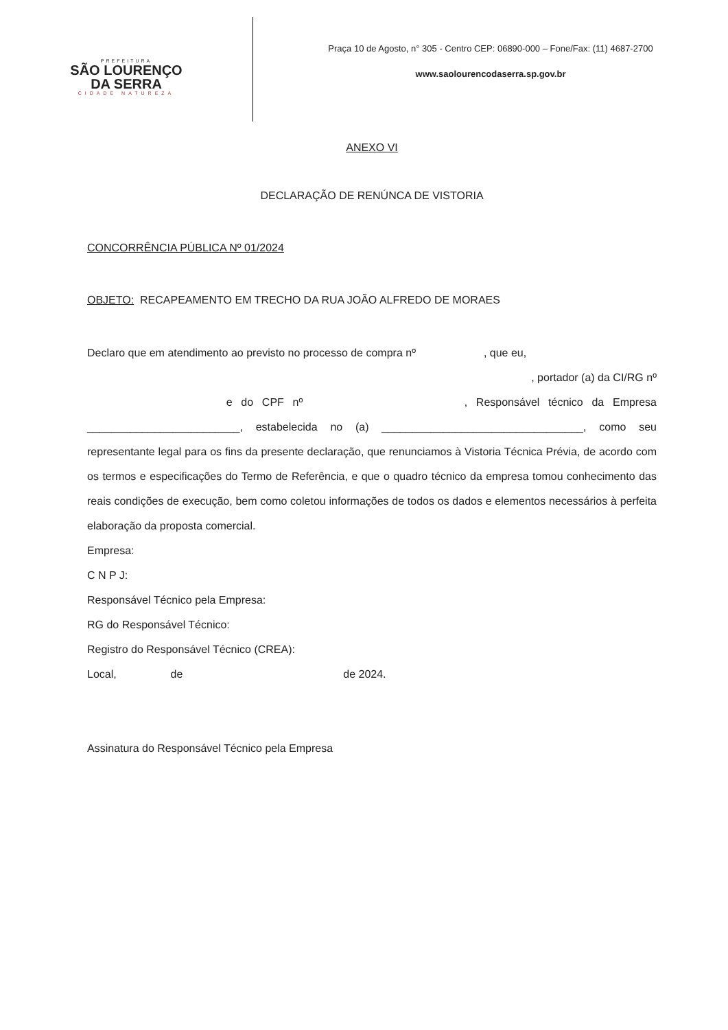PREFEITURA
SÃO LOURENÇO
DA SERRA
CIDADE NATUREZA
Praça 10 de Agosto, n° 305 - Centro CEP: 06890-000 – Fone/Fax: (11) 4687-2700
www.saolourencodaserra.sp.gov.br
ANEXO VI
DECLARAÇÃO DE RENÚNCA DE VISTORIA
CONCORRÊNCIA PÚBLICA Nº 01/2024
OBJETO: RECAPEAMENTO EM TRECHO DA RUA JOÃO ALFREDO DE MORAES
Declaro que em atendimento ao previsto no processo de compra nº , que eu,
, portador (a) da CI/RG nº
e do CPF nº , Responsável técnico da Empresa _________________________, estabelecida no (a) _________________________________, como seu representante legal para os fins da presente declaração, que renunciamos à Vistoria Técnica Prévia, de acordo com os termos e especificações do Termo de Referência, e que o quadro técnico da empresa tomou conhecimento das reais condições de execução, bem como coletou informações de todos os dados e elementos necessários à perfeita elaboração da proposta comercial.
Empresa:
C N P J:
Responsável Técnico pela Empresa:
RG do Responsável Técnico:
Registro do Responsável Técnico (CREA):
Local, de de 2024.
Assinatura do Responsável Técnico pela Empresa